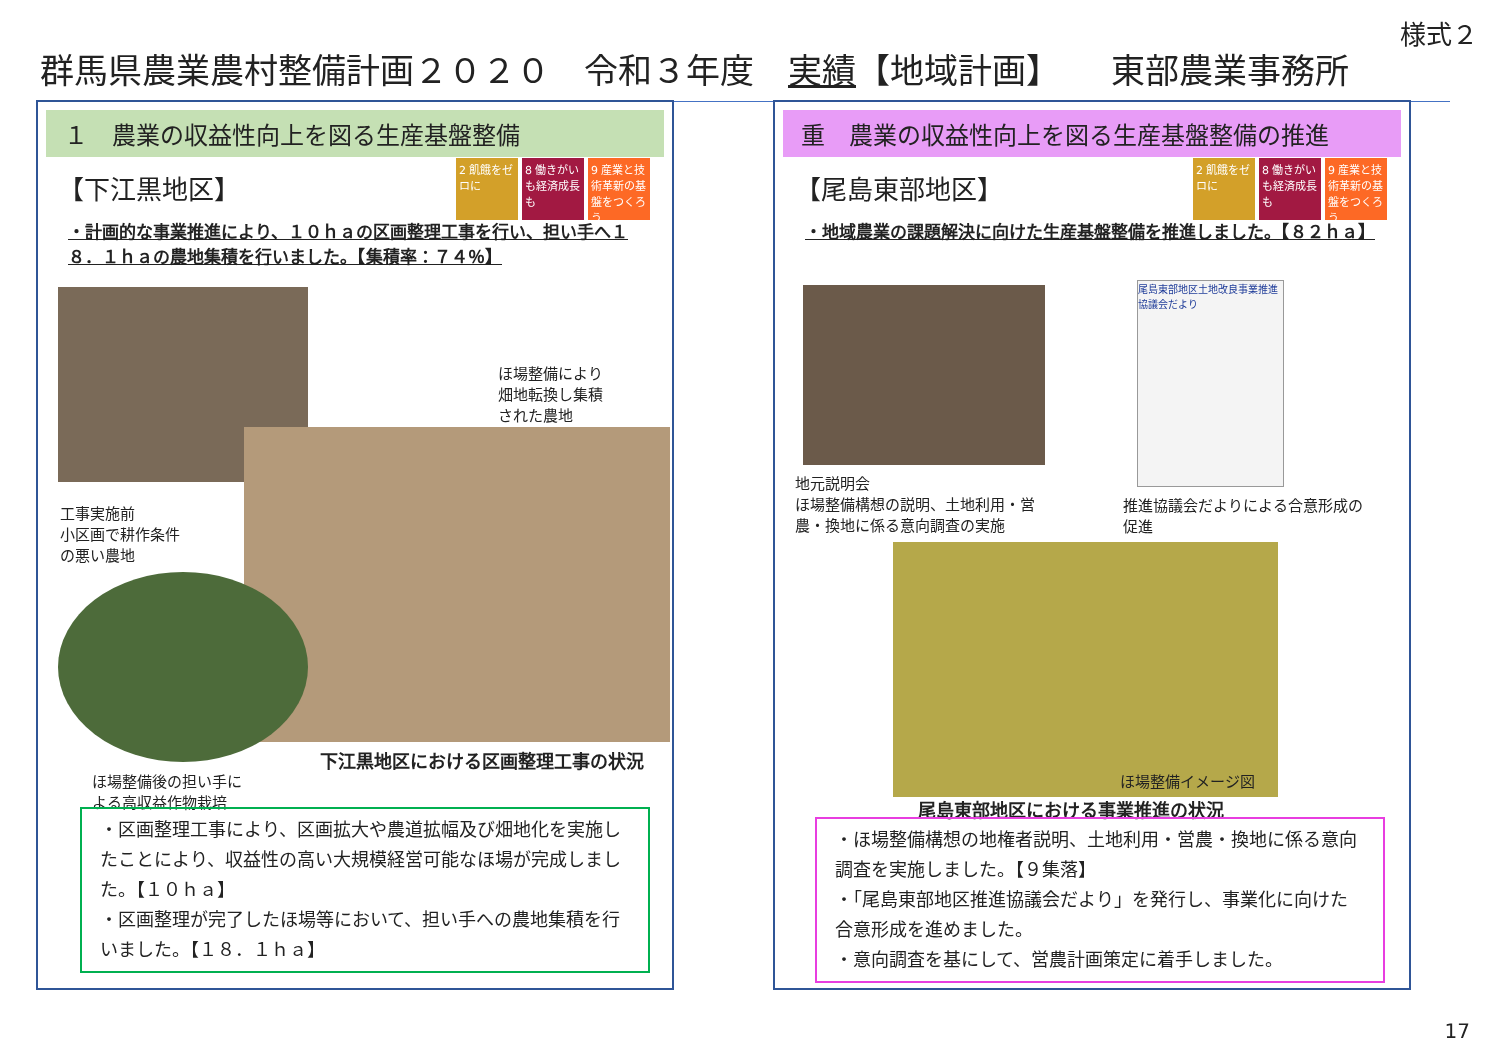様式２
群馬県農業農村整備計画２０２０　令和３年度　実績【地域計画】　　東部農業事務所
１　農業の収益性向上を図る生産基盤整備
【下江黒地区】
2 飢餓をゼロに
8 働きがいも経済成長も
9 産業と技術革新の基盤をつくろう
・計画的な事業推進により、１０ｈａの区画整理工事を行い、担い手へ１８．１ｈａの農地集積を行いました。【集積率：７４％】
ほ場整備により
畑地転換し集積
された農地
工事実施前
小区画で耕作条件
の悪い農地
下江黒地区における区画整理工事の状況
ほ場整備後の担い手に
よる高収益作物栽培
・区画整理工事により、区画拡大や農道拡幅及び畑地化を実施したことにより、収益性の高い大規模経営可能なほ場が完成しました。【１０ｈａ】
・区画整理が完了したほ場等において、担い手への農地集積を行いました。【１８．１ｈａ】
重　農業の収益性向上を図る生産基盤整備の推進
【尾島東部地区】
2 飢餓をゼロに
8 働きがいも経済成長も
9 産業と技術革新の基盤をつくろう
・地域農業の課題解決に向けた生産基盤整備を推進しました。【８２ｈａ】
尾島東部地区土地改良事業推進協議会だより
地元説明会
ほ場整備構想の説明、土地利用・営
農・換地に係る意向調査の実施
推進協議会だよりによる合意形成の
促進
ほ場整備イメージ図
尾島東部地区における事業推進の状況
・ほ場整備構想の地権者説明、土地利用・営農・換地に係る意向調査を実施しました。【９集落】
・「尾島東部地区推進協議会だより」を発行し、事業化に向けた合意形成を進めました。
・意向調査を基にして、営農計画策定に着手しました。
17